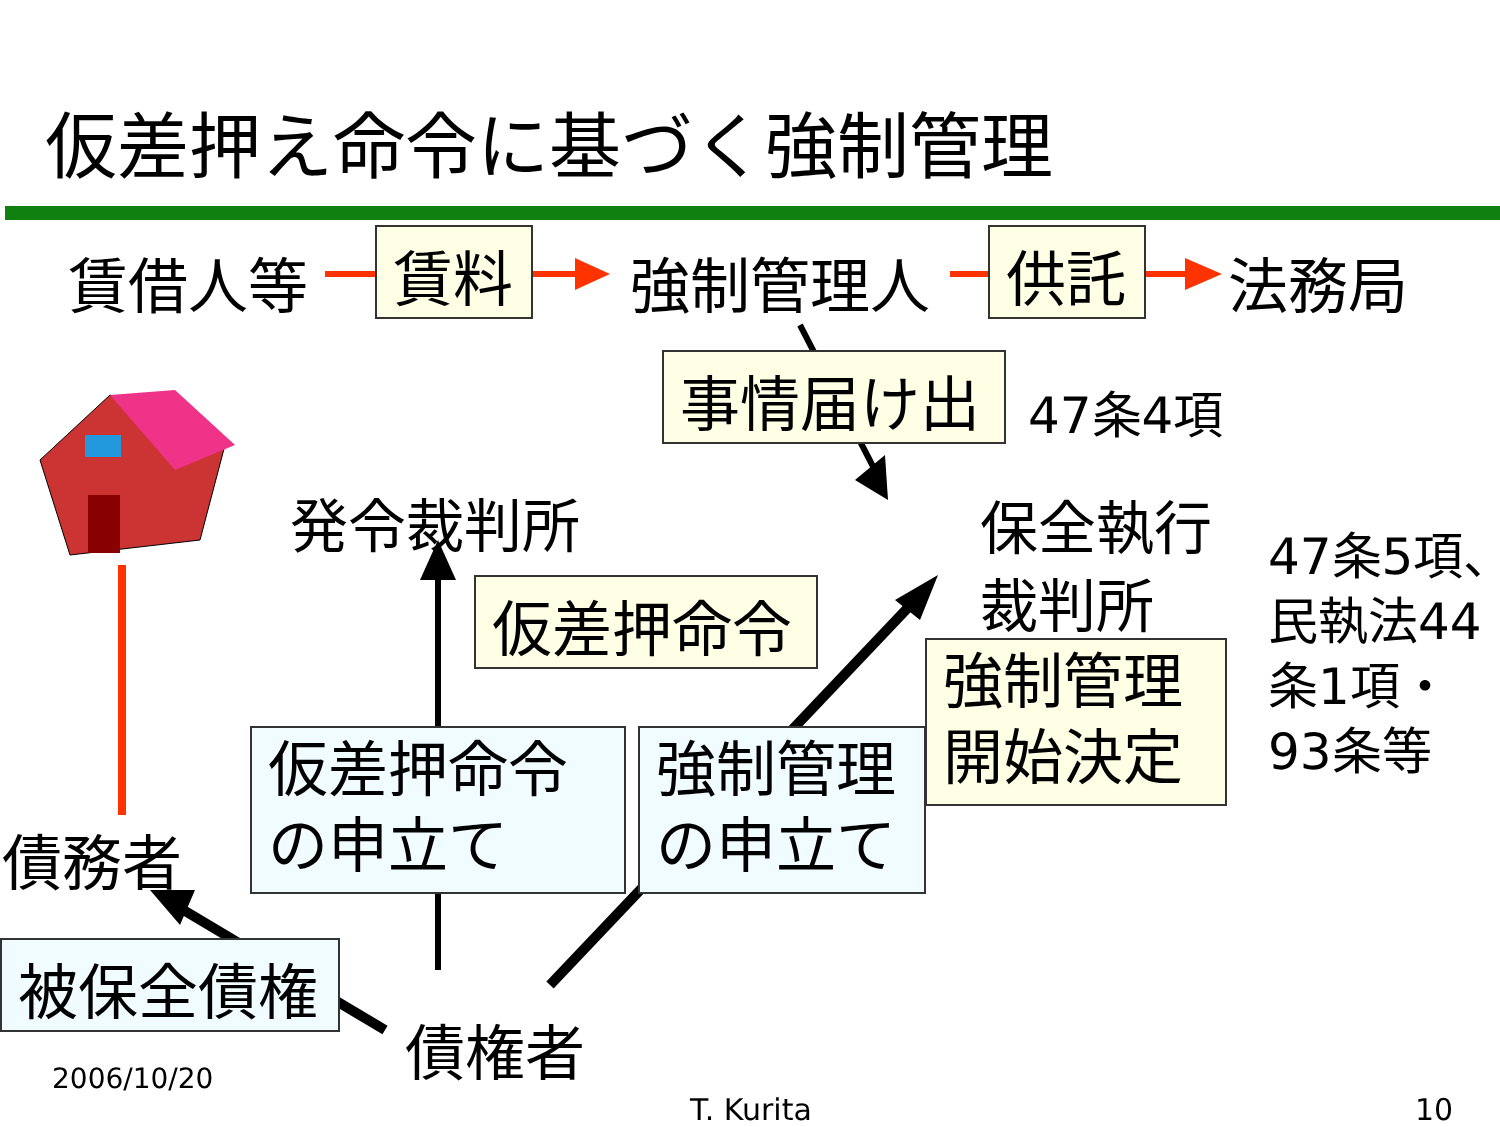仮差押え命令に基づく強制管理
賃借人等 賃料 強制管理人 供託 法務局
事情届け出 47条4項
発令裁判所
保全執行
裁判所
47条5項、
民執法44
条1項・
93条等
仮差押命令
強制管理
開始決定
仮差押命令
の申立て
強制管理
の申立て
債務者
被保全債権
債権者
2006/10/20
T. Kurita 10